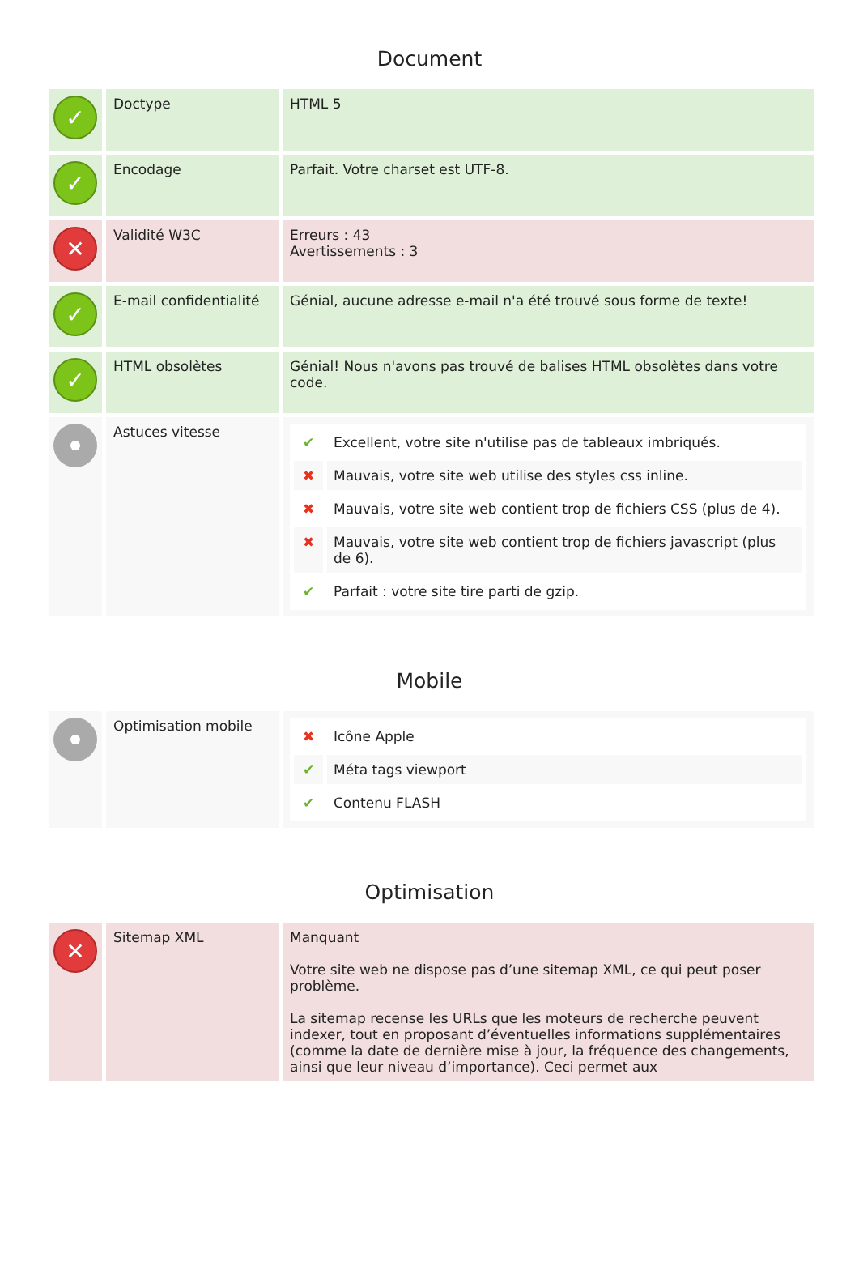Document
| ✓ | Doctype | HTML 5 |
| ✓ | Encodage | Parfait. Votre charset est UTF-8. |
| ✕ | Validité W3C | Erreurs : 43 Avertissements : 3 |
| ✓ | E-mail confidentialité | Génial, aucune adresse e-mail n'a été trouvé sous forme de texte! |
| ✓ | HTML obsolètes | Génial! Nous n'avons pas trouvé de balises HTML obsolètes dans votre code. |
| | Astuces vitesse | / ✔ / Excellent, votre site n'utilise pas de tableaux imbriqués. / / ✖ / Mauvais, votre site web utilise des styles css inline. / / ✖ / Mauvais, votre site web contient trop de fichiers CSS (plus de 4). / / ✖ / Mauvais, votre site web contient trop de fichiers javascript (plus de 6). / / ✔ / Parfait : votre site tire parti de gzip. / |
Mobile
| | Optimisation mobile | / ✖ / Icône Apple / / ✔ / Méta tags viewport / / ✔ / Contenu FLASH / |
Optimisation
| ✕ | Sitemap XML | Manquant Votre site web ne dispose pas d’une sitemap XML, ce qui peut poser problème. La sitemap recense les URLs que les moteurs de recherche peuvent indexer, tout en proposant d’éventuelles informations supplémentaires (comme la date de dernière mise à jour, la fréquence des changements, ainsi que leur niveau d’importance). Ceci permet aux |